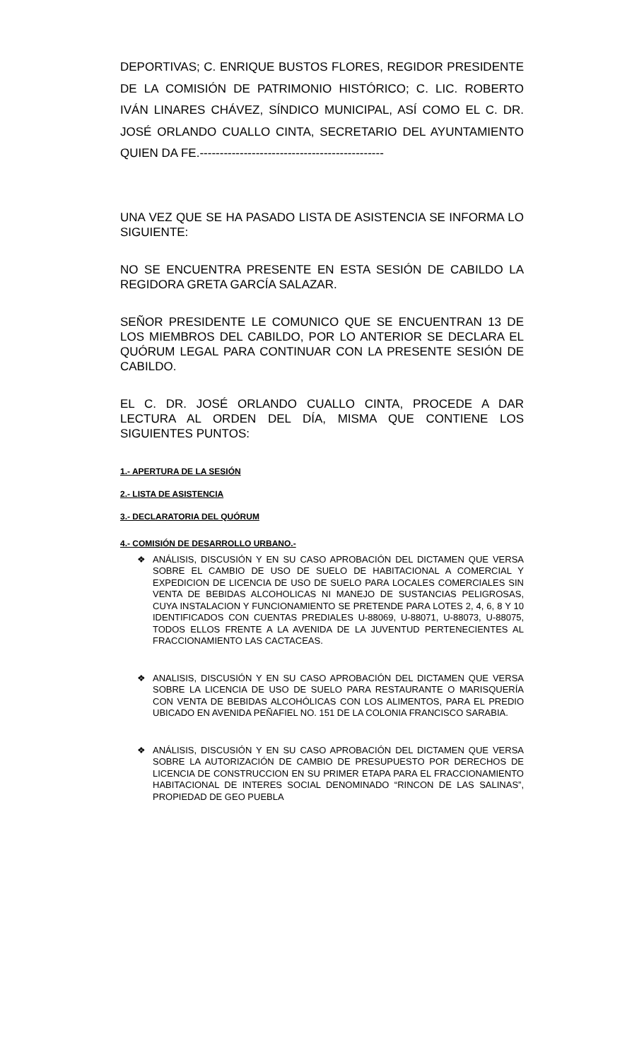DEPORTIVAS; C. ENRIQUE BUSTOS FLORES, REGIDOR PRESIDENTE DE LA COMISIÓN DE PATRIMONIO HISTÓRICO; C. LIC. ROBERTO IVÁN LINARES CHÁVEZ, SÍNDICO MUNICIPAL, ASÍ COMO EL C. DR. JOSÉ ORLANDO CUALLO CINTA, SECRETARIO DEL AYUNTAMIENTO QUIEN DA FE.----------------------------------------------
UNA VEZ QUE SE HA PASADO LISTA DE ASISTENCIA SE INFORMA LO SIGUIENTE:
NO SE ENCUENTRA PRESENTE EN ESTA SESIÓN DE CABILDO LA REGIDORA GRETA GARCÍA SALAZAR.
SEÑOR PRESIDENTE LE COMUNICO QUE SE ENCUENTRAN 13 DE LOS MIEMBROS DEL CABILDO, POR LO ANTERIOR SE DECLARA EL QUÓRUM LEGAL PARA CONTINUAR CON LA PRESENTE SESIÓN DE CABILDO.
EL C. DR. JOSÉ ORLANDO CUALLO CINTA, PROCEDE A DAR LECTURA AL ORDEN DEL DÍA, MISMA QUE CONTIENE LOS SIGUIENTES PUNTOS:
1.- APERTURA DE LA SESIÓN
2.- LISTA DE ASISTENCIA
3.- DECLARATORIA DEL QUÓRUM
4.- COMISIÓN DE DESARROLLO URBANO.-
❖ ANÁLISIS, DISCUSIÓN Y EN SU CASO APROBACIÓN DEL DICTAMEN QUE VERSA SOBRE EL CAMBIO DE USO DE SUELO DE HABITACIONAL A COMERCIAL Y EXPEDICION DE LICENCIA DE USO DE SUELO PARA LOCALES COMERCIALES SIN VENTA DE BEBIDAS ALCOHOLICAS NI MANEJO DE SUSTANCIAS PELIGROSAS, CUYA INSTALACION Y FUNCIONAMIENTO SE PRETENDE PARA LOTES 2, 4, 6, 8 Y 10 IDENTIFICADOS CON CUENTAS PREDIALES U-88069, U-88071, U-88073, U-88075, TODOS ELLOS FRENTE A LA AVENIDA DE LA JUVENTUD PERTENECIENTES AL FRACCIONAMIENTO LAS CACTACEAS.
❖ ANALISIS, DISCUSIÓN Y EN SU CASO APROBACIÓN DEL DICTAMEN QUE VERSA SOBRE LA LICENCIA DE USO DE SUELO PARA RESTAURANTE O MARISQUERÍA CON VENTA DE BEBIDAS ALCOHÓLICAS CON LOS ALIMENTOS, PARA EL PREDIO UBICADO EN AVENIDA PEÑAFIEL NO. 151 DE LA COLONIA FRANCISCO SARABIA.
❖ ANÁLISIS, DISCUSIÓN Y EN SU CASO APROBACIÓN DEL DICTAMEN QUE VERSA SOBRE LA AUTORIZACIÓN DE CAMBIO DE PRESUPUESTO POR DERECHOS DE LICENCIA DE CONSTRUCCION EN SU PRIMER ETAPA PARA EL FRACCIONAMIENTO HABITACIONAL DE INTERES SOCIAL DENOMINADO “RINCON DE LAS SALINAS”, PROPIEDAD DE GEO PUEBLA